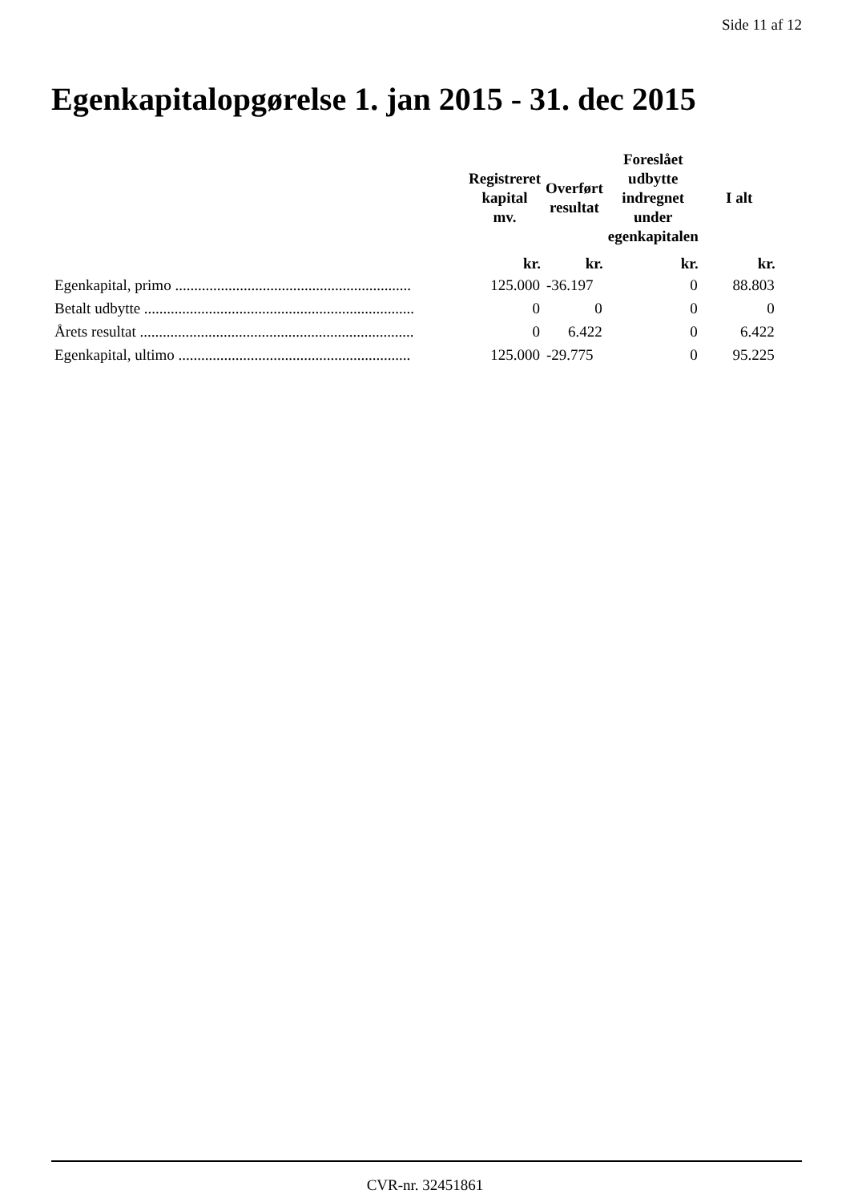Side 11 af 12
Egenkapitalopgørelse 1. jan 2015 - 31. dec 2015
| | Registreret kapital mv. | Overført resultat | Foreslået udbytte indregnet under egenkapitalen | I alt |
| --- | --- | --- | --- | --- |
| | kr. | kr. | kr. | kr. |
| Egenkapital, primo .............................................................. | 125.000 | -36.197 | 0 | 88.803 |
| Betalt udbytte ....................................................................... | 0 | 0 | 0 | 0 |
| Årets resultat ........................................................................ | 0 | 6.422 | 0 | 6.422 |
| Egenkapital, ultimo ............................................................. | 125.000 | -29.775 | 0 | 95.225 |
CVR-nr. 32451861